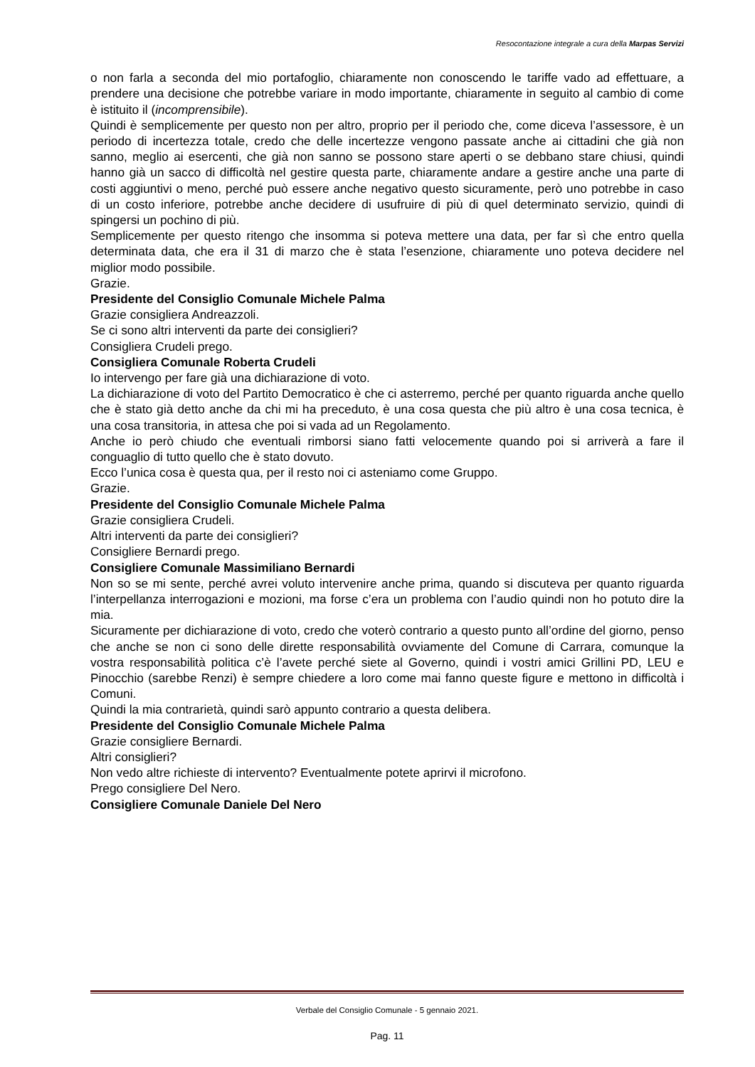Resocontazione integrale a cura della Marpas Servizi
o non farla a seconda del mio portafoglio, chiaramente non conoscendo le tariffe vado ad effettuare, a prendere una decisione che potrebbe variare in modo importante, chiaramente in seguito al cambio di come è istituito il (incomprensibile).
Quindi è semplicemente per questo non per altro, proprio per il periodo che, come diceva l’assessore, è un periodo di incertezza totale, credo che delle incertezze vengono passate anche ai cittadini che già non sanno, meglio ai esercenti, che già non sanno se possono stare aperti o se debbano stare chiusi, quindi hanno già un sacco di difficoltà nel gestire questa parte, chiaramente andare a gestire anche una parte di costi aggiuntivi o meno, perché può essere anche negativo questo sicuramente, però uno potrebbe in caso di un costo inferiore, potrebbe anche decidere di usufruire di più di quel determinato servizio, quindi di spingersi un pochino di più.
Semplicemente per questo ritengo che insomma si poteva mettere una data, per far sì che entro quella determinata data, che era il 31 di marzo che è stata l’esenzione, chiaramente uno poteva decidere nel miglior modo possibile.
Grazie.
Presidente del Consiglio Comunale Michele Palma
Grazie consigliera Andreazzoli.
Se ci sono altri interventi da parte dei consiglieri?
Consigliera Crudeli prego.
Consigliera Comunale Roberta Crudeli
Io intervengo per fare già una dichiarazione di voto.
La dichiarazione di voto del Partito Democratico è che ci asterremo, perché per quanto riguarda anche quello che è stato già detto anche da chi mi ha preceduto, è una cosa questa che più altro è una cosa tecnica, è una cosa transitoria, in attesa che poi si vada ad un Regolamento.
Anche io però chiudo che eventuali rimborsi siano fatti velocemente quando poi si arriverà a fare il conguaglio di tutto quello che è stato dovuto.
Ecco l’unica cosa è questa qua, per il resto noi ci asteniamo come Gruppo.
Grazie.
Presidente del Consiglio Comunale Michele Palma
Grazie consigliera Crudeli.
Altri interventi da parte dei consiglieri?
Consigliere Bernardi prego.
Consigliere Comunale Massimiliano Bernardi
Non so se mi sente, perché avrei voluto intervenire anche prima, quando si discuteva per quanto riguarda l’interpellanza interrogazioni e mozioni, ma forse c’era un problema con l’audio quindi non ho potuto dire la mia.
Sicuramente per dichiarazione di voto, credo che voterò contrario a questo punto all’ordine del giorno, penso che anche se non ci sono delle dirette responsabilità ovviamente del Comune di Carrara, comunque la vostra responsabilità politica c’è l’avete perché siete al Governo, quindi i vostri amici Grillini PD, LEU e Pinocchio (sarebbe Renzi) è sempre chiedere a loro come mai fanno queste figure e mettono in difficoltà i Comuni.
Quindi la mia contrarietà, quindi sarò appunto contrario a questa delibera.
Presidente del Consiglio Comunale Michele Palma
Grazie consigliere Bernardi.
Altri consiglieri?
Non vedo altre richieste di intervento? Eventualmente potete aprirvi il microfono.
Prego consigliere Del Nero.
Consigliere Comunale Daniele Del Nero
Verbale del Consiglio Comunale - 5 gennaio 2021.
Pag. 11